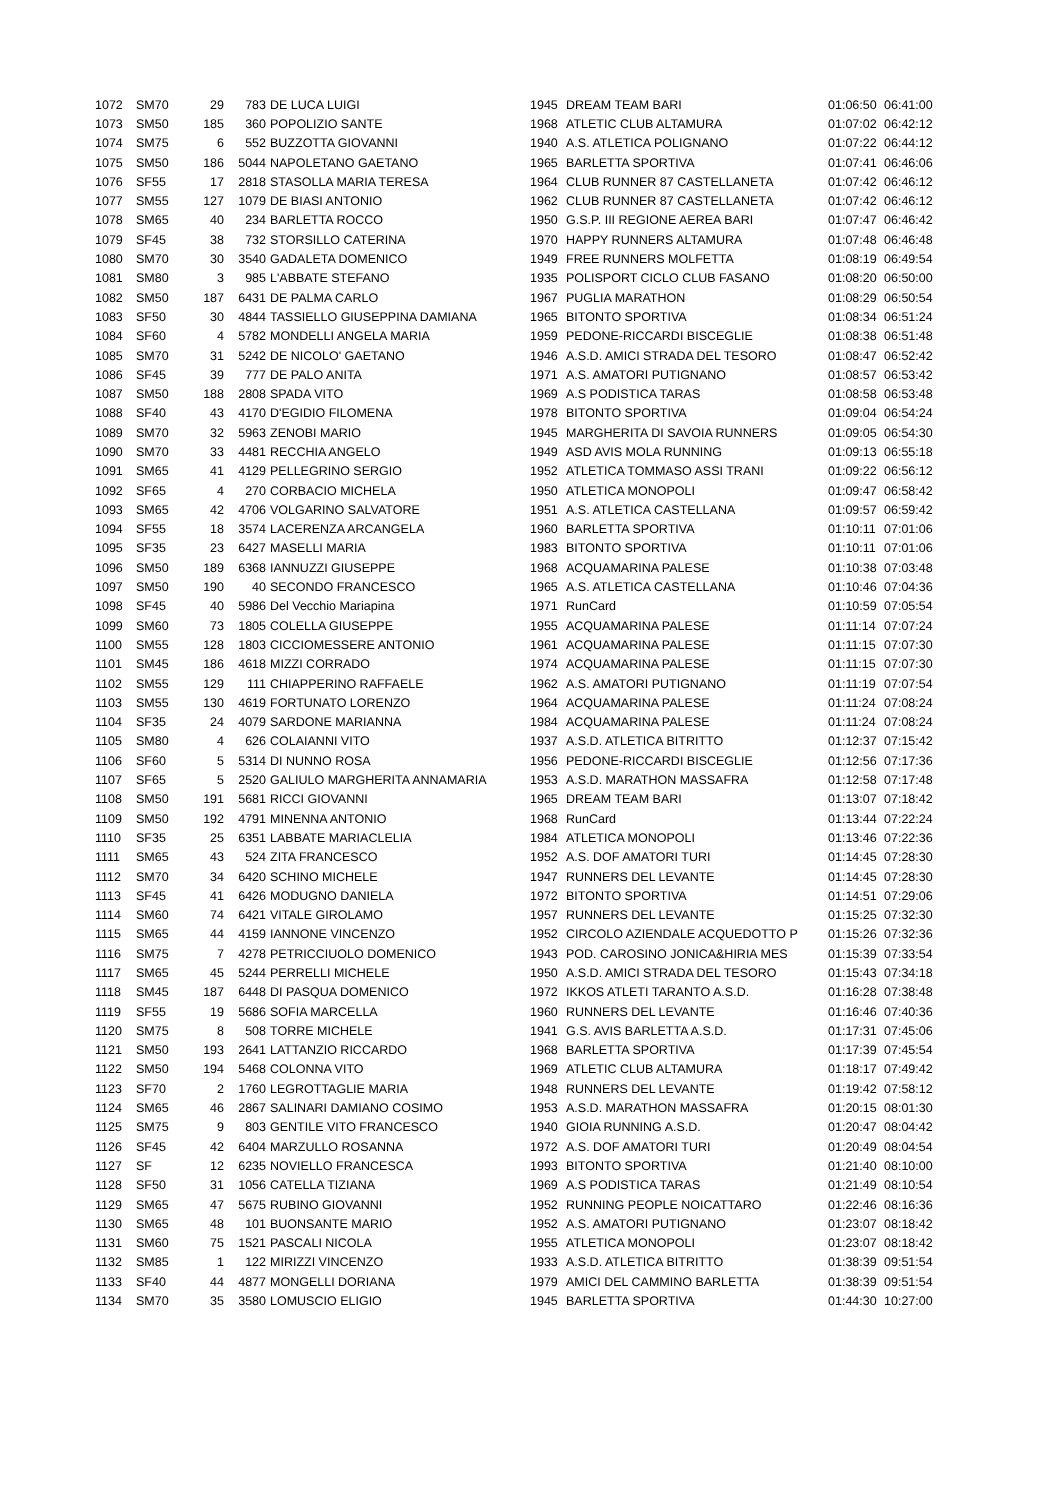| 1072 | SM70 | 29 | 783 | DE LUCA LUIGI | 1945 | DREAM TEAM BARI | 01:06:50 | 06:41:00 |
| 1073 | SM50 | 185 | 360 | POPOLIZIO SANTE | 1968 | ATLETIC CLUB ALTAMURA | 01:07:02 | 06:42:12 |
| 1074 | SM75 | 6 | 552 | BUZZOTTA GIOVANNI | 1940 | A.S. ATLETICA POLIGNANO | 01:07:22 | 06:44:12 |
| 1075 | SM50 | 186 | 5044 | NAPOLETANO GAETANO | 1965 | BARLETTA SPORTIVA | 01:07:41 | 06:46:06 |
| 1076 | SF55 | 17 | 2818 | STASOLLA MARIA TERESA | 1964 | CLUB RUNNER 87 CASTELLANETA | 01:07:42 | 06:46:12 |
| 1077 | SM55 | 127 | 1079 | DE BIASI ANTONIO | 1962 | CLUB RUNNER 87 CASTELLANETA | 01:07:42 | 06:46:12 |
| 1078 | SM65 | 40 | 234 | BARLETTA ROCCO | 1950 | G.S.P. III REGIONE AEREA BARI | 01:07:47 | 06:46:42 |
| 1079 | SF45 | 38 | 732 | STORSILLO CATERINA | 1970 | HAPPY RUNNERS ALTAMURA | 01:07:48 | 06:46:48 |
| 1080 | SM70 | 30 | 3540 | GADALETA DOMENICO | 1949 | FREE RUNNERS MOLFETTA | 01:08:19 | 06:49:54 |
| 1081 | SM80 | 3 | 985 | L'ABBATE STEFANO | 1935 | POLISPORT CICLO CLUB FASANO | 01:08:20 | 06:50:00 |
| 1082 | SM50 | 187 | 6431 | DE PALMA CARLO | 1967 | PUGLIA MARATHON | 01:08:29 | 06:50:54 |
| 1083 | SF50 | 30 | 4844 | TASSIELLO GIUSEPPINA DAMIANA | 1965 | BITONTO SPORTIVA | 01:08:34 | 06:51:24 |
| 1084 | SF60 | 4 | 5782 | MONDELLI ANGELA MARIA | 1959 | PEDONE-RICCARDI BISCEGLIE | 01:08:38 | 06:51:48 |
| 1085 | SM70 | 31 | 5242 | DE NICOLO' GAETANO | 1946 | A.S.D. AMICI STRADA DEL TESORO | 01:08:47 | 06:52:42 |
| 1086 | SF45 | 39 | 777 | DE PALO ANITA | 1971 | A.S. AMATORI PUTIGNANO | 01:08:57 | 06:53:42 |
| 1087 | SM50 | 188 | 2808 | SPADA VITO | 1969 | A.S PODISTICA TARAS | 01:08:58 | 06:53:48 |
| 1088 | SF40 | 43 | 4170 | D'EGIDIO FILOMENA | 1978 | BITONTO SPORTIVA | 01:09:04 | 06:54:24 |
| 1089 | SM70 | 32 | 5963 | ZENOBI MARIO | 1945 | MARGHERITA DI SAVOIA RUNNERS | 01:09:05 | 06:54:30 |
| 1090 | SM70 | 33 | 4481 | RECCHIA ANGELO | 1949 | ASD AVIS MOLA RUNNING | 01:09:13 | 06:55:18 |
| 1091 | SM65 | 41 | 4129 | PELLEGRINO SERGIO | 1952 | ATLETICA TOMMASO ASSI TRANI | 01:09:22 | 06:56:12 |
| 1092 | SF65 | 4 | 270 | CORBACIO MICHELA | 1950 | ATLETICA MONOPOLI | 01:09:47 | 06:58:42 |
| 1093 | SM65 | 42 | 4706 | VOLGARINO SALVATORE | 1951 | A.S. ATLETICA CASTELLANA | 01:09:57 | 06:59:42 |
| 1094 | SF55 | 18 | 3574 | LACERENZA ARCANGELA | 1960 | BARLETTA SPORTIVA | 01:10:11 | 07:01:06 |
| 1095 | SF35 | 23 | 6427 | MASELLI MARIA | 1983 | BITONTO SPORTIVA | 01:10:11 | 07:01:06 |
| 1096 | SM50 | 189 | 6368 | IANNUZZI GIUSEPPE | 1968 | ACQUAMARINA PALESE | 01:10:38 | 07:03:48 |
| 1097 | SM50 | 190 | 40 | SECONDO FRANCESCO | 1965 | A.S. ATLETICA CASTELLANA | 01:10:46 | 07:04:36 |
| 1098 | SF45 | 40 | 5986 | Del Vecchio Mariapina | 1971 | RunCard | 01:10:59 | 07:05:54 |
| 1099 | SM60 | 73 | 1805 | COLELLA GIUSEPPE | 1955 | ACQUAMARINA PALESE | 01:11:14 | 07:07:24 |
| 1100 | SM55 | 128 | 1803 | CICCIOMESSERE ANTONIO | 1961 | ACQUAMARINA PALESE | 01:11:15 | 07:07:30 |
| 1101 | SM45 | 186 | 4618 | MIZZI CORRADO | 1974 | ACQUAMARINA PALESE | 01:11:15 | 07:07:30 |
| 1102 | SM55 | 129 | 111 | CHIAPPERINO RAFFAELE | 1962 | A.S. AMATORI PUTIGNANO | 01:11:19 | 07:07:54 |
| 1103 | SM55 | 130 | 4619 | FORTUNATO LORENZO | 1964 | ACQUAMARINA PALESE | 01:11:24 | 07:08:24 |
| 1104 | SF35 | 24 | 4079 | SARDONE MARIANNA | 1984 | ACQUAMARINA PALESE | 01:11:24 | 07:08:24 |
| 1105 | SM80 | 4 | 626 | COLAIANNI VITO | 1937 | A.S.D. ATLETICA BITRITTO | 01:12:37 | 07:15:42 |
| 1106 | SF60 | 5 | 5314 | DI NUNNO ROSA | 1956 | PEDONE-RICCARDI BISCEGLIE | 01:12:56 | 07:17:36 |
| 1107 | SF65 | 5 | 2520 | GALIULO MARGHERITA ANNAMARIA | 1953 | A.S.D. MARATHON MASSAFRA | 01:12:58 | 07:17:48 |
| 1108 | SM50 | 191 | 5681 | RICCI GIOVANNI | 1965 | DREAM TEAM BARI | 01:13:07 | 07:18:42 |
| 1109 | SM50 | 192 | 4791 | MINENNA ANTONIO | 1968 | RunCard | 01:13:44 | 07:22:24 |
| 1110 | SF35 | 25 | 6351 | LABBATE MARIACLELIA | 1984 | ATLETICA MONOPOLI | 01:13:46 | 07:22:36 |
| 1111 | SM65 | 43 | 524 | ZITA FRANCESCO | 1952 | A.S. DOF AMATORI TURI | 01:14:45 | 07:28:30 |
| 1112 | SM70 | 34 | 6420 | SCHINO MICHELE | 1947 | RUNNERS DEL LEVANTE | 01:14:45 | 07:28:30 |
| 1113 | SF45 | 41 | 6426 | MODUGNO DANIELA | 1972 | BITONTO SPORTIVA | 01:14:51 | 07:29:06 |
| 1114 | SM60 | 74 | 6421 | VITALE GIROLAMO | 1957 | RUNNERS DEL LEVANTE | 01:15:25 | 07:32:30 |
| 1115 | SM65 | 44 | 4159 | IANNONE VINCENZO | 1952 | CIRCOLO AZIENDALE ACQUEDOTTO P | 01:15:26 | 07:32:36 |
| 1116 | SM75 | 7 | 4278 | PETRICCIUOLO DOMENICO | 1943 | POD. CAROSINO JONICA&HIRIA MES | 01:15:39 | 07:33:54 |
| 1117 | SM65 | 45 | 5244 | PERRELLI MICHELE | 1950 | A.S.D. AMICI STRADA DEL TESORO | 01:15:43 | 07:34:18 |
| 1118 | SM45 | 187 | 6448 | DI PASQUA DOMENICO | 1972 | IKKOS ATLETI TARANTO A.S.D. | 01:16:28 | 07:38:48 |
| 1119 | SF55 | 19 | 5686 | SOFIA MARCELLA | 1960 | RUNNERS DEL LEVANTE | 01:16:46 | 07:40:36 |
| 1120 | SM75 | 8 | 508 | TORRE MICHELE | 1941 | G.S. AVIS BARLETTA A.S.D. | 01:17:31 | 07:45:06 |
| 1121 | SM50 | 193 | 2641 | LATTANZIO RICCARDO | 1968 | BARLETTA SPORTIVA | 01:17:39 | 07:45:54 |
| 1122 | SM50 | 194 | 5468 | COLONNA VITO | 1969 | ATLETIC CLUB ALTAMURA | 01:18:17 | 07:49:42 |
| 1123 | SF70 | 2 | 1760 | LEGROTTAGLIE MARIA | 1948 | RUNNERS DEL LEVANTE | 01:19:42 | 07:58:12 |
| 1124 | SM65 | 46 | 2867 | SALINARI DAMIANO COSIMO | 1953 | A.S.D. MARATHON MASSAFRA | 01:20:15 | 08:01:30 |
| 1125 | SM75 | 9 | 803 | GENTILE VITO FRANCESCO | 1940 | GIOIA RUNNING A.S.D. | 01:20:47 | 08:04:42 |
| 1126 | SF45 | 42 | 6404 | MARZULLO ROSANNA | 1972 | A.S. DOF AMATORI TURI | 01:20:49 | 08:04:54 |
| 1127 | SF | 12 | 6235 | NOVIELLO FRANCESCA | 1993 | BITONTO SPORTIVA | 01:21:40 | 08:10:00 |
| 1128 | SF50 | 31 | 1056 | CATELLA TIZIANA | 1969 | A.S PODISTICA TARAS | 01:21:49 | 08:10:54 |
| 1129 | SM65 | 47 | 5675 | RUBINO GIOVANNI | 1952 | RUNNING PEOPLE NOICATTARO | 01:22:46 | 08:16:36 |
| 1130 | SM65 | 48 | 101 | BUONSANTE MARIO | 1952 | A.S. AMATORI PUTIGNANO | 01:23:07 | 08:18:42 |
| 1131 | SM60 | 75 | 1521 | PASCALI NICOLA | 1955 | ATLETICA MONOPOLI | 01:23:07 | 08:18:42 |
| 1132 | SM85 | 1 | 122 | MIRIZZI VINCENZO | 1933 | A.S.D. ATLETICA BITRITTO | 01:38:39 | 09:51:54 |
| 1133 | SF40 | 44 | 4877 | MONGELLI DORIANA | 1979 | AMICI DEL CAMMINO BARLETTA | 01:38:39 | 09:51:54 |
| 1134 | SM70 | 35 | 3580 | LOMUSCIO ELIGIO | 1945 | BARLETTA SPORTIVA | 01:44:30 | 10:27:00 |